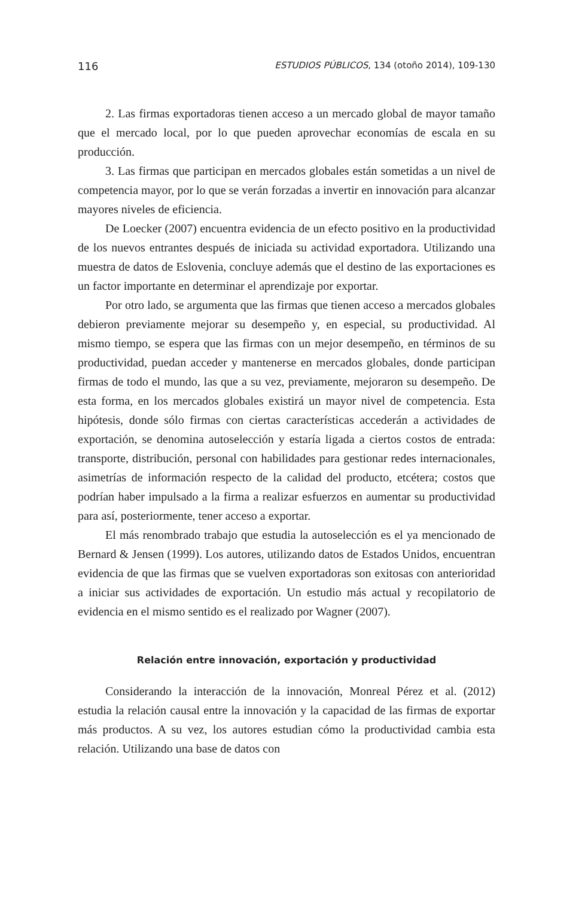116 ESTUDIOS PÚBLICOS, 134 (otoño 2014), 109-130
2. Las firmas exportadoras tienen acceso a un mercado global de mayor tamaño que el mercado local, por lo que pueden aprovechar economías de escala en su producción.
3. Las firmas que participan en mercados globales están sometidas a un nivel de competencia mayor, por lo que se verán forzadas a invertir en innovación para alcanzar mayores niveles de eficiencia.
De Loecker (2007) encuentra evidencia de un efecto positivo en la productividad de los nuevos entrantes después de iniciada su actividad exportadora. Utilizando una muestra de datos de Eslovenia, concluye además que el destino de las exportaciones es un factor importante en determinar el aprendizaje por exportar.
Por otro lado, se argumenta que las firmas que tienen acceso a mercados globales debieron previamente mejorar su desempeño y, en especial, su productividad. Al mismo tiempo, se espera que las firmas con un mejor desempeño, en términos de su productividad, puedan acceder y mantenerse en mercados globales, donde participan firmas de todo el mundo, las que a su vez, previamente, mejoraron su desempeño. De esta forma, en los mercados globales existirá un mayor nivel de competencia. Esta hipótesis, donde sólo firmas con ciertas características accederán a actividades de exportación, se denomina autoselección y estaría ligada a ciertos costos de entrada: transporte, distribución, personal con habilidades para gestionar redes internacionales, asimetrías de información respecto de la calidad del producto, etcétera; costos que podrían haber impulsado a la firma a realizar esfuerzos en aumentar su productividad para así, posteriormente, tener acceso a exportar.
El más renombrado trabajo que estudia la autoselección es el ya mencionado de Bernard & Jensen (1999). Los autores, utilizando datos de Estados Unidos, encuentran evidencia de que las firmas que se vuelven exportadoras son exitosas con anterioridad a iniciar sus actividades de exportación. Un estudio más actual y recopilatorio de evidencia en el mismo sentido es el realizado por Wagner (2007).
Relación entre innovación, exportación y productividad
Considerando la interacción de la innovación, Monreal Pérez et al. (2012) estudia la relación causal entre la innovación y la capacidad de las firmas de exportar más productos. A su vez, los autores estudian cómo la productividad cambia esta relación. Utilizando una base de datos con